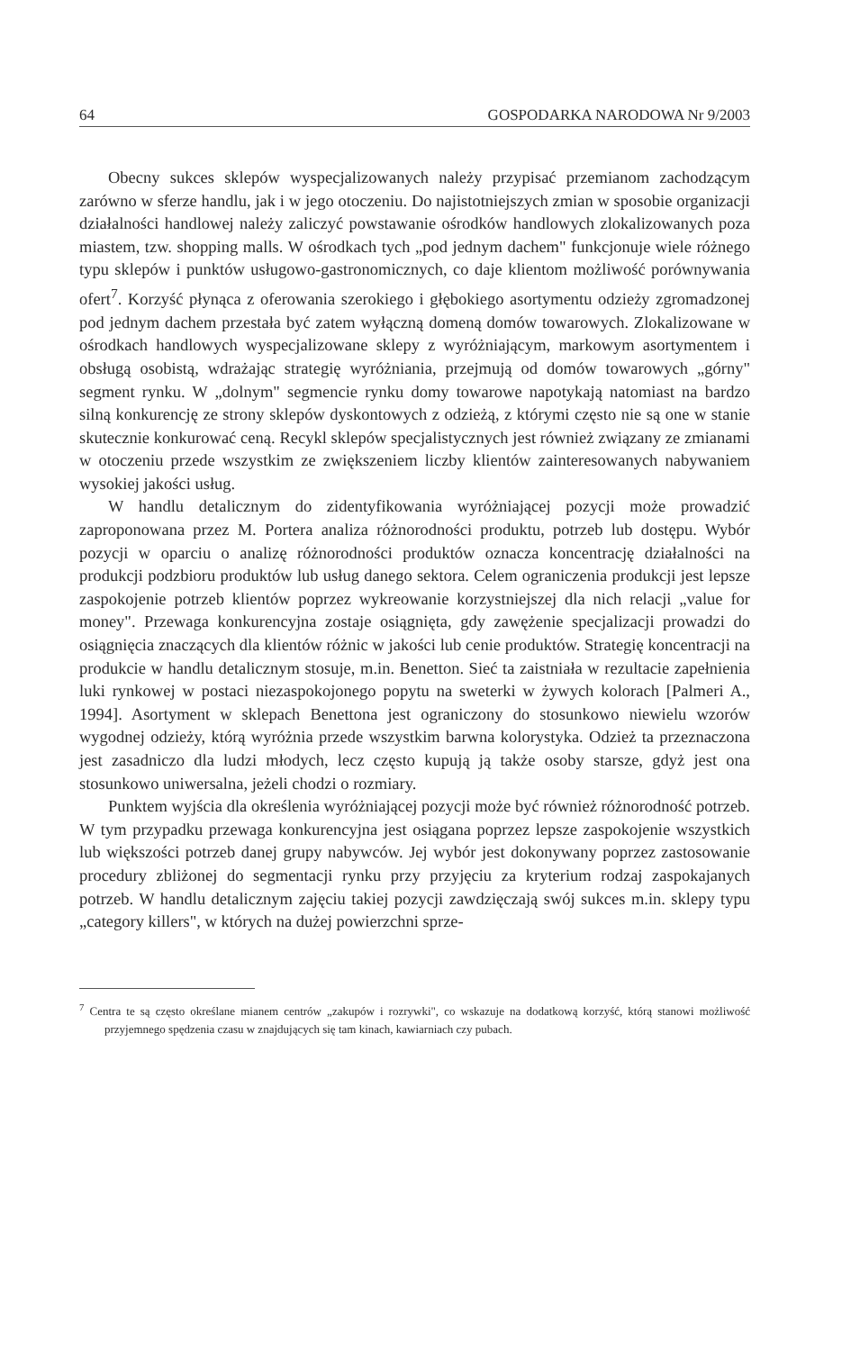64 GOSPODARKA NARODOWA Nr 9/2003
Obecny sukces sklepów wyspecjalizowanych należy przypisać przemianom zachodzącym zarówno w sferze handlu, jak i w jego otoczeniu. Do najistotniejszych zmian w sposobie organizacji działalności handlowej należy zaliczyć powstawanie ośrodków handlowych zlokalizowanych poza miastem, tzw. shopping malls. W ośrodkach tych „pod jednym dachem" funkcjonuje wiele różnego typu sklepów i punktów usługowo-gastronomicznych, co daje klientom możliwość porównywania ofert<sup>7</sup>. Korzyść płynąca z oferowania szerokiego i głębokiego asortymentu odzieży zgromadzonej pod jednym dachem przestała być zatem wyłączną domeną domów towarowych. Zlokalizowane w ośrodkach handlowych wyspecjalizowane sklepy z wyróżniającym, markowym asortymentem i obsługą osobistą, wdrażając strategię wyróżniania, przejmują od domów towarowych „górny" segment rynku. W „dolnym" segmencie rynku domy towarowe napotykają natomiast na bardzo silną konkurencję ze strony sklepów dyskontowych z odzieżą, z którymi często nie są one w stanie skutecznie konkurować ceną. Recykl sklepów specjalistycznych jest również związany ze zmianami w otoczeniu przede wszystkim ze zwiększeniem liczby klientów zainteresowanych nabywaniem wysokiej jakości usług.
W handlu detalicznym do zidentyfikowania wyróżniającej pozycji może prowadzić zaproponowana przez M. Portera analiza różnorodności produktu, potrzeb lub dostępu. Wybór pozycji w oparciu o analizę różnorodności produktów oznacza koncentrację działalności na produkcji podzbioru produktów lub usług danego sektora. Celem ograniczenia produkcji jest lepsze zaspokojenie potrzeb klientów poprzez wykreowanie korzystniejszej dla nich relacji „value for money". Przewaga konkurencyjna zostaje osiągnięta, gdy zawężenie specjalizacji prowadzi do osiągnięcia znaczących dla klientów różnic w jakości lub cenie produktów. Strategię koncentracji na produkcie w handlu detalicznym stosuje, m.in. Benetton. Sieć ta zaistniała w rezultacie zapełnienia luki rynkowej w postaci niezaspokojonego popytu na sweterki w żywych kolorach [Palmeri A., 1994]. Asortyment w sklepach Benettona jest ograniczony do stosunkowo niewielu wzorów wygodnej odzieży, którą wyróżnia przede wszystkim barwna kolorystyka. Odzież ta przeznaczona jest zasadniczo dla ludzi młodych, lecz często kupują ją także osoby starsze, gdyż jest ona stosunkowo uniwersalna, jeżeli chodzi o rozmiary.
Punktem wyjścia dla określenia wyróżniającej pozycji może być również różnorodność potrzeb. W tym przypadku przewaga konkurencyjna jest osiągana poprzez lepsze zaspokojenie wszystkich lub większości potrzeb danej grupy nabywców. Jej wybór jest dokonywany poprzez zastosowanie procedury zbliżonej do segmentacji rynku przy przyjęciu za kryterium rodzaj zaspokajanych potrzeb. W handlu detalicznym zajęciu takiej pozycji zawdzięczają swój sukces m.in. sklepy typu „category killers", w których na dużej powierzchni sprze-
<sup>7</sup> Centra te są często określane mianem centrów „zakupów i rozrywki", co wskazuje na dodatkową korzyść, którą stanowi możliwość przyjemnego spędzenia czasu w znajdujących się tam kinach, kawiarniach czy pubach.